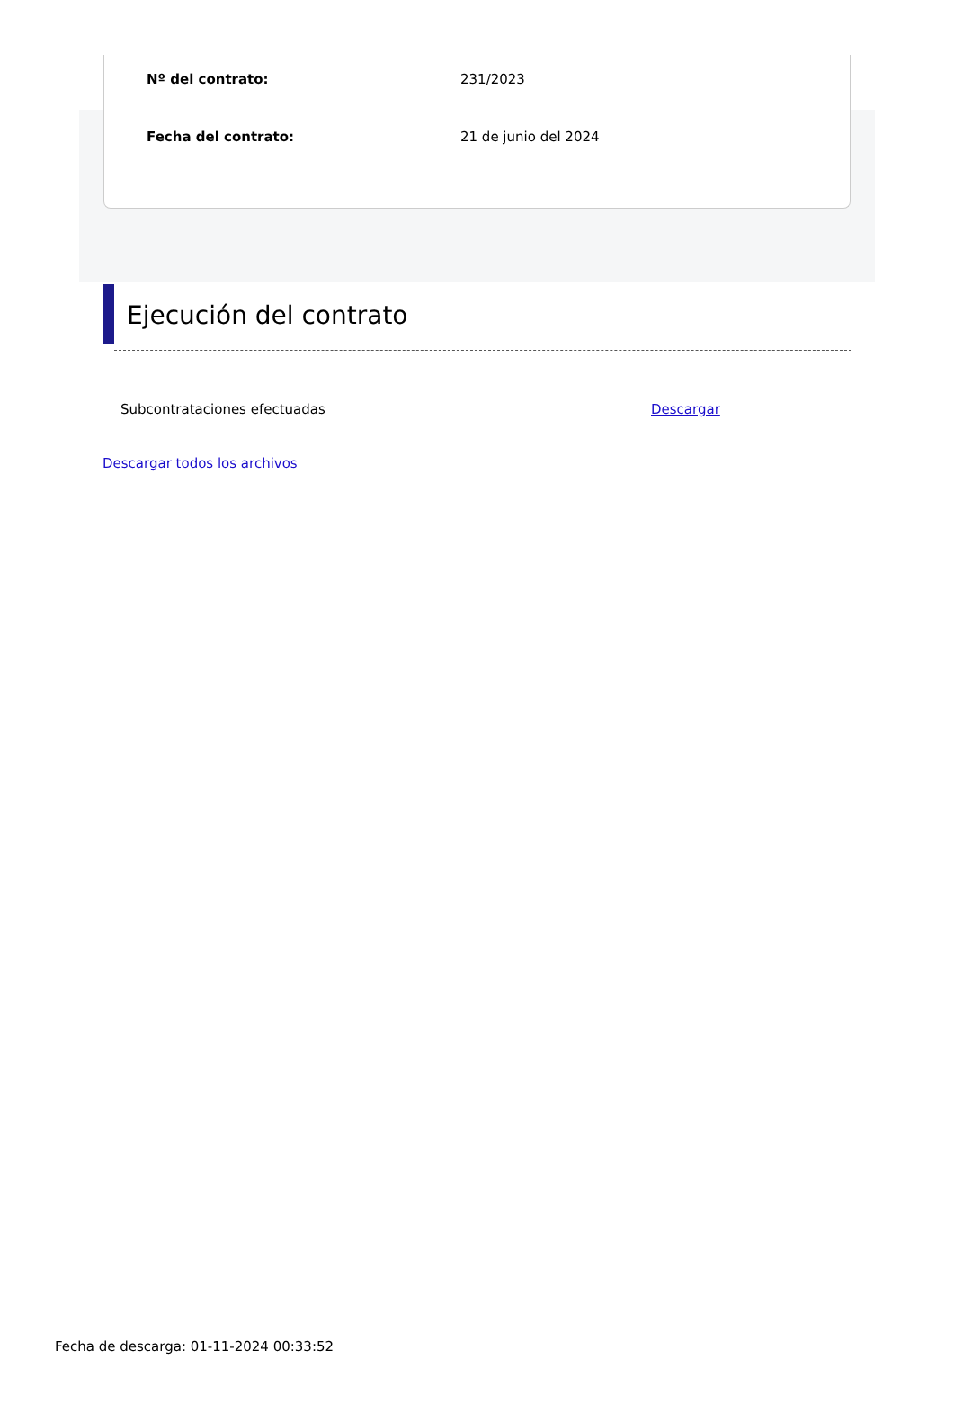Nº del contrato: 231/2023
Fecha del contrato: 21 de junio del 2024
Ejecución del contrato
Subcontrataciones efectuadas Descargar
Descargar todos los archivos
Fecha de descarga: 01-11-2024 00:33:52